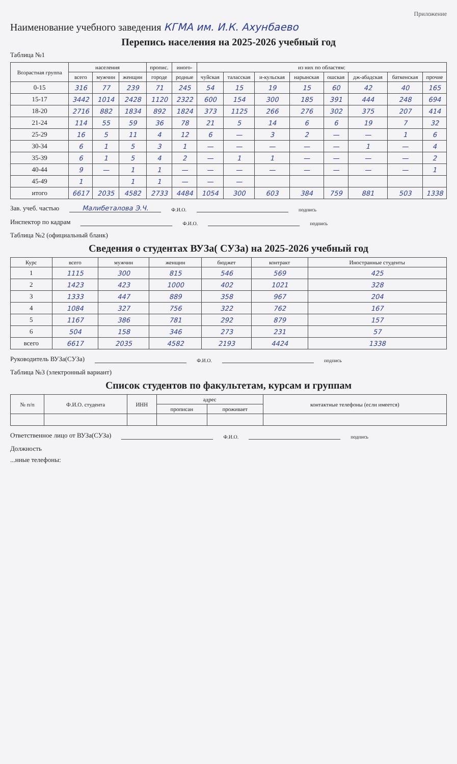Приложение
Наименование учебного заведения КГМА им. И.К. Ахунбаево
Перепись населения на 2025-2026 учебный год
Таблица №1
| Возрастная группа | населения | | | пропис. | иного- | из них по областям: | | | | | | | |
| --- | --- | --- | --- | --- | --- | --- | --- | --- | --- | --- | --- | --- | --- |
| | всего | мужчин | женщин | городе | родные | чуйская | таласская | и-кульская | нарынская | ошская | дж-абадская | баткенская | прочие |
| 0-15 | 316 | 77 | 239 | 71 | 245 | 54 | 15 | 19 | 15 | 60 | 42 | 40 | 165 |
| 15-17 | 3442 | 1014 | 2428 | 1120 | 2322 | 600 | 154 | 300 | 185 | 391 | 444 | 248 | 694 |
| 18-20 | 2716 | 882 | 1834 | 892 | 1824 | 373 | 1125 | 266 | 276 | 302 | 375 | 207 | 414 |
| 21-24 | 114 | 55 | 59 | 36 | 78 | 21 | 5 | 14 | 6 | 6 | 19 | 7 | 32 |
| 25-29 | 16 | 5 | 11 | 4 | 12 | 6 | — | 3 | 2 | — | — | 1 | 6 |
| 30-34 | 6 | 1 | 5 | 3 | 1 | — | — | — | — | — | 1 | — | 4 |
| 35-39 | 6 | 1 | 5 | 4 | 2 | — | 1 | 1 | — | — | — | — | 2 |
| 40-44 | 9 | — | 1 | 1 | — | — | — | — | — | — | — | — | 1 |
| 45-49 | 1 | | 1 | 1 | — | — | — | | | | | | |
| итого | 6617 | 2035 | 4582 | 2733 | 4484 | 1054 | 300 | 603 | 384 | 759 | 881 | 503 | 1338 |
Зав. учеб. частью Малибеталова Э.Ч. Ф.И.О. подпись
Инспектор по кадрам Ф.И.О. подпись
Таблица №2 (официальный бланк)
Сведения о студентах ВУЗа( СУЗа) на 2025-2026 учебный год
| Курс | всего | мужчин | женщин | бюджет | контракт | Иностранные студенты |
| --- | --- | --- | --- | --- | --- | --- |
| 1 | 1115 | 300 | 815 | 546 | 569 | 425 |
| 2 | 1423 | 423 | 1000 | 402 | 1021 | 328 |
| 3 | 1333 | 447 | 889 | 358 | 967 | 204 |
| 4 | 1084 | 327 | 756 | 322 | 762 | 167 |
| 5 | 1167 | 386 | 781 | 292 | 879 | 157 |
| 6 | 504 | 158 | 346 | 273 | 231 | 57 |
| всего | 6617 | 2035 | 4582 | 2193 | 4424 | 1338 |
Руководитель ВУЗа(СУЗа) Ф.И.О. подпись
Таблица №3 (электронный вариант)
Список студентов по факультетам, курсам и группам
| № п/п | Ф.И.О. студента | ИНН | адрес | | контактные телефоны (если имеется) |
| --- | --- | --- | --- | --- | --- |
| | | | прописан | проживает | |
Ответственное лицо от ВУЗа(СУЗа) Ф.И.О. подпись
Должность
...нные телефоны: